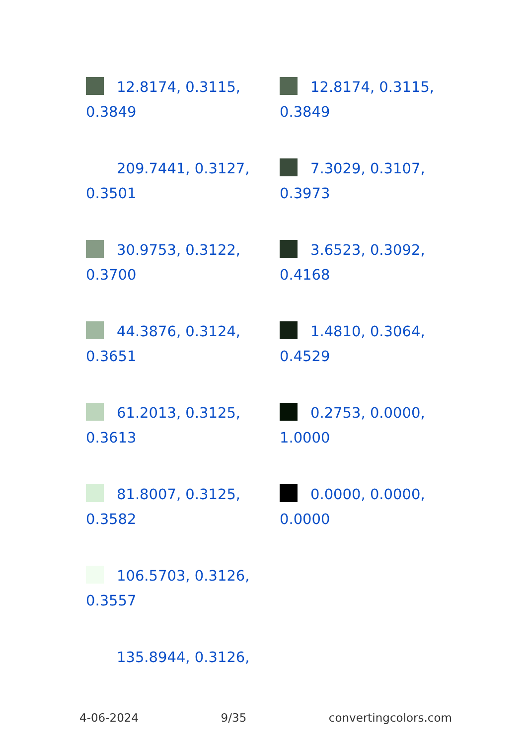12.8174, 0.3115, 0.3849
12.8174, 0.3115, 0.3849
209.7441, 0.3127, 0.3501
7.3029, 0.3107, 0.3973
30.9753, 0.3122, 0.3700
3.6523, 0.3092, 0.4168
44.3876, 0.3124, 0.3651
1.4810, 0.3064, 0.4529
61.2013, 0.3125, 0.3613
0.2753, 0.0000, 1.0000
81.8007, 0.3125, 0.3582
0.0000, 0.0000, 0.0000
106.5703, 0.3126, 0.3557
135.8944, 0.3126,
4-06-2024 9/35 convertingcolors.com